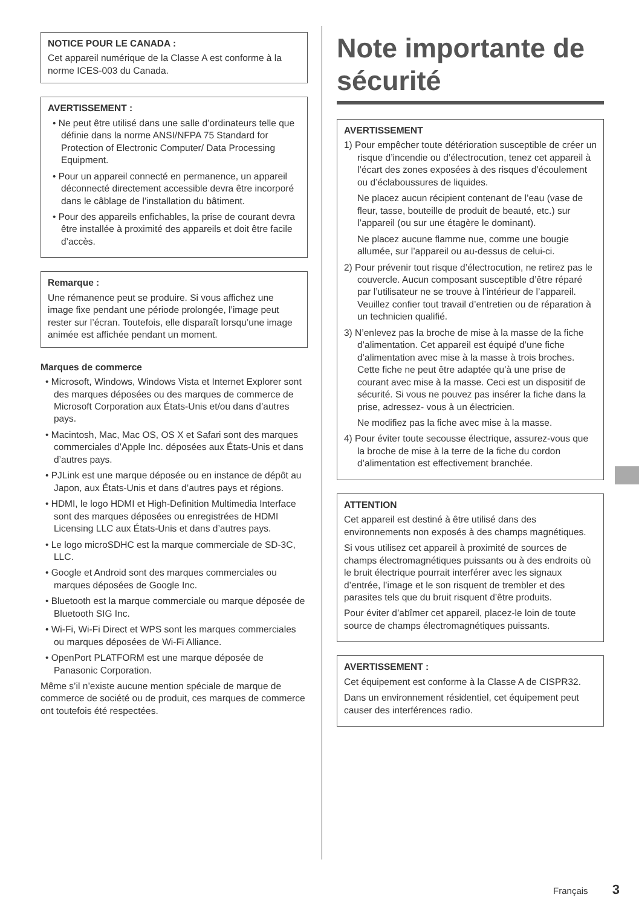NOTICE POUR LE CANADA :
Cet appareil numérique de la Classe A est conforme à la norme ICES-003 du Canada.
AVERTISSEMENT :
• Ne peut être utilisé dans une salle d’ordinateurs telle que définie dans la norme ANSI/NFPA 75 Standard for Protection of Electronic Computer/ Data Processing Equipment.
• Pour un appareil connecté en permanence, un appareil déconnecté directement accessible devra être incorporé dans le câblage de l’installation du bâtiment.
• Pour des appareils enfichables, la prise de courant devra être installée à proximité des appareils et doit être facile d’accès.
Remarque :
Une rémanence peut se produire. Si vous affichez une image fixe pendant une période prolongée, l’image peut rester sur l’écran. Toutefois, elle disparaît lorsqu’une image animée est affichée pendant un moment.
Marques de commerce
• Microsoft, Windows, Windows Vista et Internet Explorer sont des marques déposées ou des marques de commerce de Microsoft Corporation aux États-Unis et/ou dans d’autres pays.
• Macintosh, Mac, Mac OS, OS X et Safari sont des marques commerciales d’Apple Inc. déposées aux États-Unis et dans d’autres pays.
• PJLink est une marque déposée ou en instance de dépôt au Japon, aux États-Unis et dans d’autres pays et régions.
• HDMI, le logo HDMI et High-Definition Multimedia Interface sont des marques déposées ou enregistrées de HDMI Licensing LLC aux États-Unis et dans d’autres pays.
• Le logo microSDHC est la marque commerciale de SD-3C, LLC.
• Google et Android sont des marques commerciales ou marques déposées de Google Inc.
• Bluetooth est la marque commerciale ou marque déposée de Bluetooth SIG Inc.
• Wi-Fi, Wi-Fi Direct et WPS sont les marques commerciales ou marques déposées de Wi-Fi Alliance.
• OpenPort PLATFORM est une marque déposée de Panasonic Corporation.
Même s’il n’existe aucune mention spéciale de marque de commerce de société ou de produit, ces marques de commerce ont toutefois été respectées.
Note importante de sécurité
AVERTISSEMENT
1) Pour empêcher toute détérioration susceptible de créer un risque d’incendie ou d’électrocution, tenez cet appareil à l’écart des zones exposées à des risques d’écoulement ou d’éclaboussures de liquides.
Ne placez aucun récipient contenant de l’eau (vase de fleur, tasse, bouteille de produit de beauté, etc.) sur l’appareil (ou sur une étagère le dominant).
Ne placez aucune flamme nue, comme une bougie allumée, sur l’appareil ou au-dessus de celui-ci.
2) Pour prévenir tout risque d’électrocution, ne retirez pas le couvercle. Aucun composant susceptible d’être réparé par l’utilisateur ne se trouve à l’intérieur de l’appareil. Veuillez confier tout travail d’entretien ou de réparation à un technicien qualifié.
3) N’enlevez pas la broche de mise à la masse de la fiche d’alimentation. Cet appareil est équipé d’une fiche d’alimentation avec mise à la masse à trois broches. Cette fiche ne peut être adaptée qu’à une prise de courant avec mise à la masse. Ceci est un dispositif de sécurité. Si vous ne pouvez pas insérer la fiche dans la prise, adressez- vous à un électricien.
Ne modifiez pas la fiche avec mise à la masse.
4) Pour éviter toute secousse électrique, assurez-vous que la broche de mise à la terre de la fiche du cordon d’alimentation est effectivement branchée.
ATTENTION
Cet appareil est destiné à être utilisé dans des environnements non exposés à des champs magnétiques.
Si vous utilisez cet appareil à proximité de sources de champs électromagnétiques puissants ou à des endroits où le bruit électrique pourrait interférer avec les signaux d’entrée, l’image et le son risquent de trembler et des parasites tels que du bruit risquent d’être produits.
Pour éviter d’abîmer cet appareil, placez-le loin de toute source de champs électromagnétiques puissants.
AVERTISSEMENT :
Cet équipement est conforme à la Classe A de CISPR32.
Dans un environnement résidentiel, cet équipement peut causer des interférences radio.
Français 3